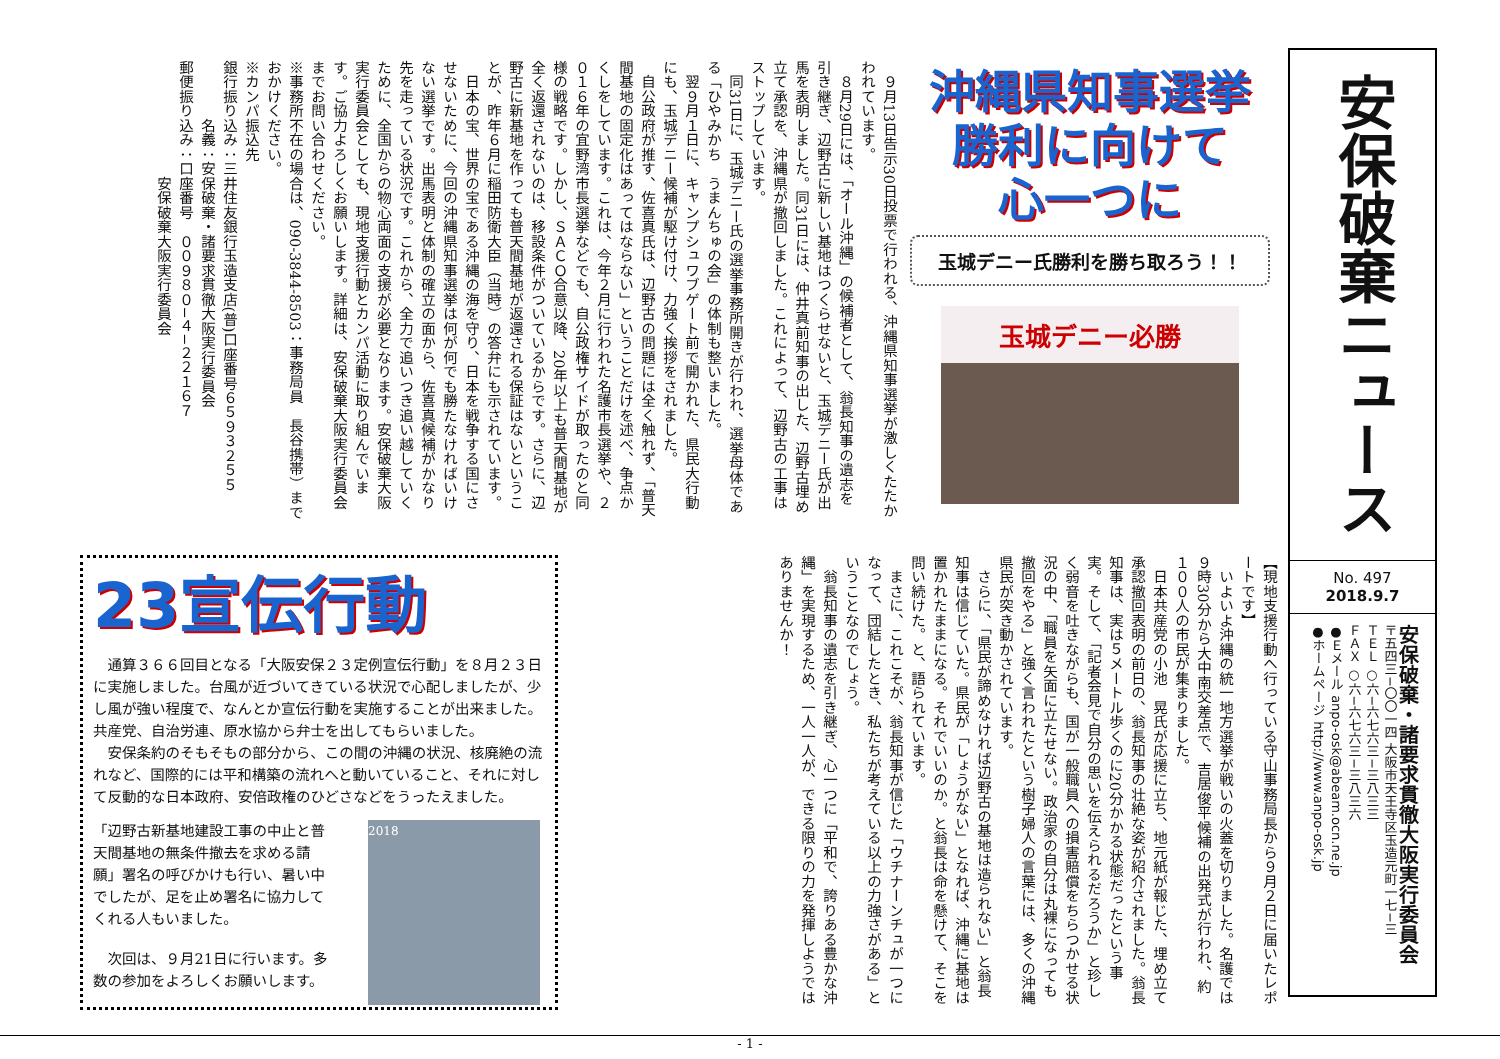安保破棄ニュース
No. 497
2018.9.7
安保破棄・諸要求貫徹大阪実行委員会
〒五四三−〇〇一四 大阪市天王寺区玉造元町一七−三
ＴＥＬ ○六−六七六三−三八三三
ＦＡＸ ○六−六七六三−三八三六
●Ｅメール anpo-osk@abeam.ocn.ne.jp
●ホームページ http://www.anpo-osk.jp
沖縄県知事選挙
勝利に向けて
心一つに
玉城デニー氏勝利を勝ち取ろう！！
玉城デニー必勝
　９月13日告示30日投票で行われる、沖縄県知事選挙が激しくたたかわれています。
　８月29日には、「オール沖縄」の候補者として、翁長知事の遺志を引き継ぎ、辺野古に新しい基地はつくらせないと、玉城デニー氏が出馬を表明しました。同31日には、仲井真前知事の出した、辺野古埋め立て承認を、沖縄県が撤回しました。これによって、辺野古の工事はストップしています。
　同31日に、玉城デニー氏の選挙事務所開きが行われ、選挙母体である「ひやみかち　うまんちゅの会」の体制も整いました。
　翌９月１日に、キャンプシュワブゲート前で開かれた、県民大行動にも、玉城デニー候補が駆け付け、力強く挨拶をされました。
　自公政府が推す、佐喜真氏は、辺野古の問題には全く触れず、「普天間基地の固定化はあってはならない」ということだけを述べ、争点かくしをしています。これは、今年２月に行われた名護市長選挙や、２０１６年の宜野湾市長選挙などでも、自公政権サイドが取ったのと同様の戦略です。しかし、ＳＡＣＯ合意以降、20年以上も普天間基地が全く返還されないのは、移設条件がついているからです。さらに、辺野古に新基地を作っても普天間基地が返還される保証はないということが、昨年６月に稲田防衛大臣（当時）の答弁にも示されています。
　日本の宝、世界の宝である沖縄の海を守り、日本を戦争する国にさせないために、今回の沖縄県知事選挙は何が何でも勝たなければいけない選挙です。出馬表明と体制の確立の面から、佐喜真候補がかなり先を走っている状況です。これから、全力で追いつき追い越していくために、全国からの物心両面の支援が必要となります。安保破棄大阪実行委員会としても、現地支援行動とカンパ活動に取り組んでいます。ご協力よろしくお願いします。詳細は、安保破棄大阪実行委員会までお問い合わせください。
※事務所不在の場合は、090-3844-8503：事務局員　長谷携帯）までおかけください。
※カンパ振込先
銀行振り込み：三井住友銀行玉造支店(普)口座番号６５９３２５５
　　　　名義：安保破棄・諸要求貫徹大阪実行委員会
郵便振り込み：口座番号　００９８０−４−２２１６７
　　　　　　　　安保破棄大阪実行委員会
【現地支援行動へ行っている守山事務局長から９月２日に届いたレポートです】
　いよいよ沖縄の統一地方選挙が戦いの火蓋を切りました。名護では９時30分から大中南交差点で、吉居俊平候補の出発式が行われ、約１００人の市民が集まりました。
　日本共産党の小池　晃氏が応援に立ち、地元紙が報じた、埋め立て承認撤回表明の前日の、翁長知事の壮絶な姿が紹介されました。翁長知事は、実は５メートル歩くのに20分かかる状態だったという事実。そして、「記者会見で自分の思いを伝えられるだろうか」と珍しく弱音を吐きながらも、国が一般職員への損害賠償をちらつかせる状況の中、「職員を矢面に立たせない。政治家の自分は丸裸になっても撤回をやる」と強く言われたという樹子婦人の言葉には、多くの沖縄県民が突き動かされています。
　さらに、「県民が諦めなければ辺野古の基地は造られない」と翁長知事は信じていた。県民が「しょうがない」となれば、沖縄に基地は置かれたままになる。それでいいのか。と翁長は命を懸けて、そこを問い続けた。と、語られています。
　まさに、これこそが、翁長知事が信じた「ウチナーンチュが一つになって、団結したとき、私たちが考えている以上の力強さがある」ということなのでしょう。
　翁長知事の遺志を引き継ぎ、心一つに「平和で、誇りある豊かな沖縄」を実現するため、一人一人が、できる限りの力を発揮しようではありませんか！
23宣伝行動
　通算３６６回目となる「大阪安保２３定例宣伝行動」を８月２３日に実施しました。台風が近づいてきている状況で心配しましたが、少し風が強い程度で、なんとか宣伝行動を実施することが出来ました。共産党、自治労連、原水協から弁士を出してもらいました。
　安保条約のそもそもの部分から、この間の沖縄の状況、核廃絶の流れなど、国際的には平和構築の流れへと動いていること、それに対して反動的な日本政府、安倍政権のひどさなどをうったえました。
「辺野古新基地建設工事の中止と普天間基地の無条件撤去を求める請願」署名の呼びかけも行い、暑い中でしたが、足を止め署名に協力してくれる人もいました。
　次回は、９月21日に行います。多数の参加をよろしくお願いします。
2018
- 1 -